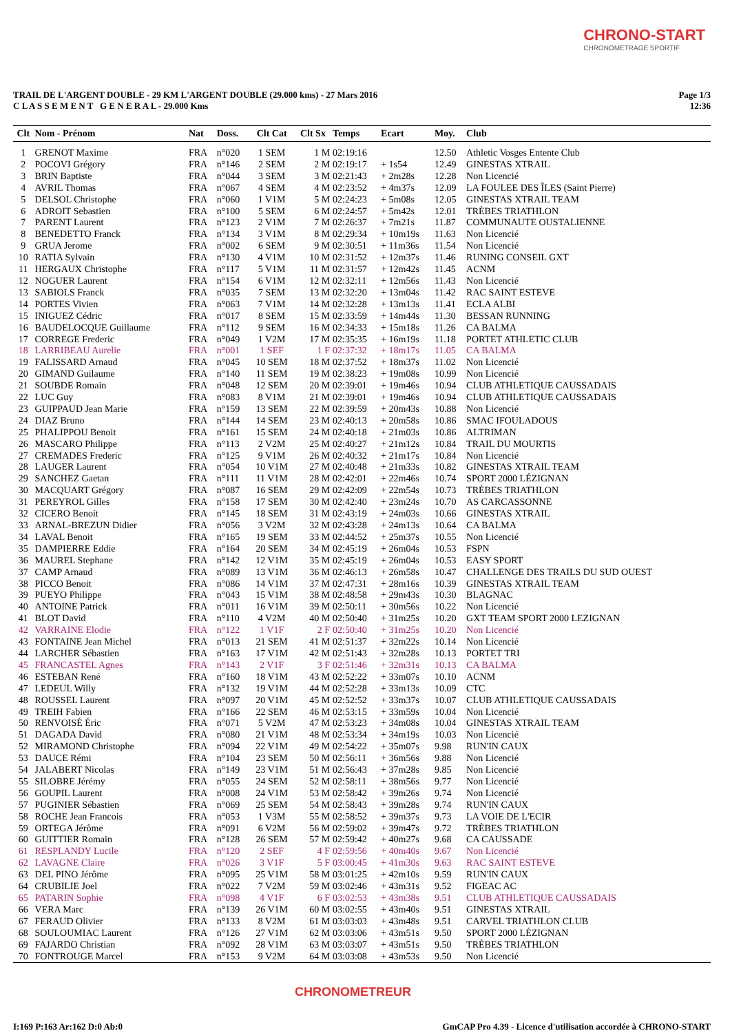CHRONO-START
CHRONOMETRAGE SPORTIF
Page 1/3
12:36
TRAIL DE L'ARGENT DOUBLE - 29 KM L'ARGENT DOUBLE (29.000 kms) - 27 Mars 2016
C L A S S E M E N T G E N E R A L - 29.000 Kms
| Clt | Nom - Prénom | Nat | Doss. | Clt Cat | Clt Sx | Temps | Ecart | Moy. | Club |
| --- | --- | --- | --- | --- | --- | --- | --- | --- | --- |
| 1 | GRENOT Maxime | FRA | n°020 | 1 SEM | 1 M | 02:19:16 | | 12.50 | Athletic Vosges Entente Club |
| 2 | POCOVI Grégory | FRA | n°146 | 2 SEM | 2 M | 02:19:17 | + 1s54 | 12.49 | GINESTAS XTRAIL |
| 3 | BRIN Baptiste | FRA | n°044 | 3 SEM | 3 M | 02:21:43 | + 2m28s | 12.28 | Non Licencié |
| 4 | AVRIL Thomas | FRA | n°067 | 4 SEM | 4 M | 02:23:52 | + 4m37s | 12.09 | LA FOULEE DES ÎLES (Saint Pierre) |
| 5 | DELSOL Christophe | FRA | n°060 | 1 V1M | 5 M | 02:24:23 | + 5m08s | 12.05 | GINESTAS XTRAIL TEAM |
| 6 | ADROIT Sebastien | FRA | n°100 | 5 SEM | 6 M | 02:24:57 | + 5m42s | 12.01 | TRÈBES TRIATHLON |
| 7 | PARENT Laurent | FRA | n°123 | 2 V1M | 7 M | 02:26:37 | + 7m21s | 11.87 | COMMUNAUTE OUSTALIENNE |
| 8 | BENEDETTO Franck | FRA | n°134 | 3 V1M | 8 M | 02:29:34 | + 10m19s | 11.63 | Non Licencié |
| 9 | GRUA Jerome | FRA | n°002 | 6 SEM | 9 M | 02:30:51 | + 11m36s | 11.54 | Non Licencié |
| 10 | RATIA Sylvain | FRA | n°130 | 4 V1M | 10 M | 02:31:52 | + 12m37s | 11.46 | RUNING CONSEIL GXT |
| 11 | HERGAUX Christophe | FRA | n°117 | 5 V1M | 11 M | 02:31:57 | + 12m42s | 11.45 | ACNM |
| 12 | NOGUER Laurent | FRA | n°154 | 6 V1M | 12 M | 02:32:11 | + 12m56s | 11.43 | Non Licencié |
| 13 | SABIOLS Franck | FRA | n°035 | 7 SEM | 13 M | 02:32:20 | + 13m04s | 11.42 | RAC SAINT ESTEVE |
| 14 | PORTES Vivien | FRA | n°063 | 7 V1M | 14 M | 02:32:28 | + 13m13s | 11.41 | ECLA ALBI |
| 15 | INIGUEZ Cédric | FRA | n°017 | 8 SEM | 15 M | 02:33:59 | + 14m44s | 11.30 | BESSAN RUNNING |
| 16 | BAUDELOCQUE Guillaume | FRA | n°112 | 9 SEM | 16 M | 02:34:33 | + 15m18s | 11.26 | CA BALMA |
| 17 | CORREGE Frederic | FRA | n°049 | 1 V2M | 17 M | 02:35:35 | + 16m19s | 11.18 | PORTET ATHLETIC CLUB |
| 18 | LARRIBEAU Aurelie | FRA | n°001 | 1 SEF | 1 F | 02:37:32 | + 18m17s | 11.05 | CA BALMA |
| 19 | FALISSARD Arnaud | FRA | n°045 | 10 SEM | 18 M | 02:37:52 | + 18m37s | 11.02 | Non Licencié |
| 20 | GIMAND Guilaume | FRA | n°140 | 11 SEM | 19 M | 02:38:23 | + 19m08s | 10.99 | Non Licencié |
| 21 | SOUBDE Romain | FRA | n°048 | 12 SEM | 20 M | 02:39:01 | + 19m46s | 10.94 | CLUB ATHLETIQUE CAUSSADAIS |
| 22 | LUC Guy | FRA | n°083 | 8 V1M | 21 M | 02:39:01 | + 19m46s | 10.94 | CLUB ATHLETIQUE CAUSSADAIS |
| 23 | GUIPPAUD Jean Marie | FRA | n°159 | 13 SEM | 22 M | 02:39:59 | + 20m43s | 10.88 | Non Licencié |
| 24 | DIAZ Bruno | FRA | n°144 | 14 SEM | 23 M | 02:40:13 | + 20m58s | 10.86 | SMAC IFOULADOUS |
| 25 | PHALIPPOU Benoit | FRA | n°161 | 15 SEM | 24 M | 02:40:18 | + 21m03s | 10.86 | ALTRIMAN |
| 26 | MASCARO Philippe | FRA | n°113 | 2 V2M | 25 M | 02:40:27 | + 21m12s | 10.84 | TRAIL DU MOURTIS |
| 27 | CREMADES Frederic | FRA | n°125 | 9 V1M | 26 M | 02:40:32 | + 21m17s | 10.84 | Non Licencié |
| 28 | LAUGER Laurent | FRA | n°054 | 10 V1M | 27 M | 02:40:48 | + 21m33s | 10.82 | GINESTAS XTRAIL TEAM |
| 29 | SANCHEZ Gaetan | FRA | n°111 | 11 V1M | 28 M | 02:42:01 | + 22m46s | 10.74 | SPORT 2000 LÉZIGNAN |
| 30 | MACQUART Grégory | FRA | n°087 | 16 SEM | 29 M | 02:42:09 | + 22m54s | 10.73 | TRÈBES TRIATHLON |
| 31 | PEREYROL Gilles | FRA | n°158 | 17 SEM | 30 M | 02:42:40 | + 23m24s | 10.70 | AS CARCASSONNE |
| 32 | CICERO Benoit | FRA | n°145 | 18 SEM | 31 M | 02:43:19 | + 24m03s | 10.66 | GINESTAS XTRAIL |
| 33 | ARNAL-BREZUN Didier | FRA | n°056 | 3 V2M | 32 M | 02:43:28 | + 24m13s | 10.64 | CA BALMA |
| 34 | LAVAL Benoit | FRA | n°165 | 19 SEM | 33 M | 02:44:52 | + 25m37s | 10.55 | Non Licencié |
| 35 | DAMPIERRE Eddie | FRA | n°164 | 20 SEM | 34 M | 02:45:19 | + 26m04s | 10.53 | FSPN |
| 36 | MAUREL Stephane | FRA | n°142 | 12 V1M | 35 M | 02:45:19 | + 26m04s | 10.53 | EASY SPORT |
| 37 | CAMP Arnaud | FRA | n°089 | 13 V1M | 36 M | 02:46:13 | + 26m58s | 10.47 | CHALLENGE DES TRAILS DU SUD OUEST |
| 38 | PICCO Benoit | FRA | n°086 | 14 V1M | 37 M | 02:47:31 | + 28m16s | 10.39 | GINESTAS XTRAIL TEAM |
| 39 | PUEYO Philippe | FRA | n°043 | 15 V1M | 38 M | 02:48:58 | + 29m43s | 10.30 | BLAGNAC |
| 40 | ANTOINE Patrick | FRA | n°011 | 16 V1M | 39 M | 02:50:11 | + 30m56s | 10.22 | Non Licencié |
| 41 | BLOT David | FRA | n°110 | 4 V2M | 40 M | 02:50:40 | + 31m25s | 10.20 | GXT TEAM SPORT 2000 LEZIGNAN |
| 42 | VARRAINE Elodie | FRA | n°122 | 1 V1F | 2 F | 02:50:40 | + 31m25s | 10.20 | Non Licencié |
| 43 | FONTAINE Jean Michel | FRA | n°013 | 21 SEM | 41 M | 02:51:37 | + 32m22s | 10.14 | Non Licencié |
| 44 | LARCHER Sébastien | FRA | n°163 | 17 V1M | 42 M | 02:51:43 | + 32m28s | 10.13 | PORTET TRI |
| 45 | FRANCASTEL Agnes | FRA | n°143 | 2 V1F | 3 F | 02:51:46 | + 32m31s | 10.13 | CA BALMA |
| 46 | ESTEBAN René | FRA | n°160 | 18 V1M | 43 M | 02:52:22 | + 33m07s | 10.10 | ACNM |
| 47 | LEDEUL Willy | FRA | n°132 | 19 V1M | 44 M | 02:52:28 | + 33m13s | 10.09 | CTC |
| 48 | ROUSSEL Laurent | FRA | n°097 | 20 V1M | 45 M | 02:52:52 | + 33m37s | 10.07 | CLUB ATHLETIQUE CAUSSADAIS |
| 49 | TREIH Fabien | FRA | n°166 | 22 SEM | 46 M | 02:53:15 | + 33m59s | 10.04 | Non Licencié |
| 50 | RENVOISÉ Éric | FRA | n°071 | 5 V2M | 47 M | 02:53:23 | + 34m08s | 10.04 | GINESTAS XTRAIL TEAM |
| 51 | DAGADA David | FRA | n°080 | 21 V1M | 48 M | 02:53:34 | + 34m19s | 10.03 | Non Licencié |
| 52 | MIRAMOND Christophe | FRA | n°094 | 22 V1M | 49 M | 02:54:22 | + 35m07s | 9.98 | RUN'IN CAUX |
| 53 | DAUCE Rémi | FRA | n°104 | 23 SEM | 50 M | 02:56:11 | + 36m56s | 9.88 | Non Licencié |
| 54 | JALABERT Nicolas | FRA | n°149 | 23 V1M | 51 M | 02:56:43 | + 37m28s | 9.85 | Non Licencié |
| 55 | SILOBRE Jérémy | FRA | n°055 | 24 SEM | 52 M | 02:58:11 | + 38m56s | 9.77 | Non Licencié |
| 56 | GOUPIL Laurent | FRA | n°008 | 24 V1M | 53 M | 02:58:42 | + 39m26s | 9.74 | Non Licencié |
| 57 | PUGINIER Sébastien | FRA | n°069 | 25 SEM | 54 M | 02:58:43 | + 39m28s | 9.74 | RUN'IN CAUX |
| 58 | ROCHE Jean Francois | FRA | n°053 | 1 V3M | 55 M | 02:58:52 | + 39m37s | 9.73 | LA VOIE DE L'ECIR |
| 59 | ORTEGA Jérôme | FRA | n°091 | 6 V2M | 56 M | 02:59:02 | + 39m47s | 9.72 | TRÈBES TRIATHLON |
| 60 | GUITTIER Romain | FRA | n°128 | 26 SEM | 57 M | 02:59:42 | + 40m27s | 9.68 | CA CAUSSADE |
| 61 | RESPLANDY Lucile | FRA | n°120 | 2 SEF | 4 F | 02:59:56 | + 40m40s | 9.67 | Non Licencié |
| 62 | LAVAGNE Claire | FRA | n°026 | 3 V1F | 5 F | 03:00:45 | + 41m30s | 9.63 | RAC SAINT ESTEVE |
| 63 | DEL PINO Jérôme | FRA | n°095 | 25 V1M | 58 M | 03:01:25 | + 42m10s | 9.59 | RUN'IN CAUX |
| 64 | CRUBILIE Joel | FRA | n°022 | 7 V2M | 59 M | 03:02:46 | + 43m31s | 9.52 | FIGEAC AC |
| 65 | PATARIN Sophie | FRA | n°098 | 4 V1F | 6 F | 03:02:53 | + 43m38s | 9.51 | CLUB ATHLETIQUE CAUSSADAIS |
| 66 | VERA Marc | FRA | n°139 | 26 V1M | 60 M | 03:02:55 | + 43m40s | 9.51 | GINESTAS XTRAIL |
| 67 | FERAUD Olivier | FRA | n°133 | 8 V2M | 61 M | 03:03:03 | + 43m48s | 9.51 | CARVEL TRIATHLON CLUB |
| 68 | SOULOUMIAC Laurent | FRA | n°126 | 27 V1M | 62 M | 03:03:06 | + 43m51s | 9.50 | SPORT 2000 LÉZIGNAN |
| 69 | FAJARDO Christian | FRA | n°092 | 28 V1M | 63 M | 03:03:07 | + 43m51s | 9.50 | TRÈBES TRIATHLON |
| 70 | FONTROUGE Marcel | FRA | n°153 | 9 V2M | 64 M | 03:03:08 | + 43m53s | 9.50 | Non Licencié |
CHRONOMETREUR
GmCAP Pro 4.39 - Licence d'utilisation accordée à CHRONO-START I:169 P:163 Ar:162 D:0 Ab:0